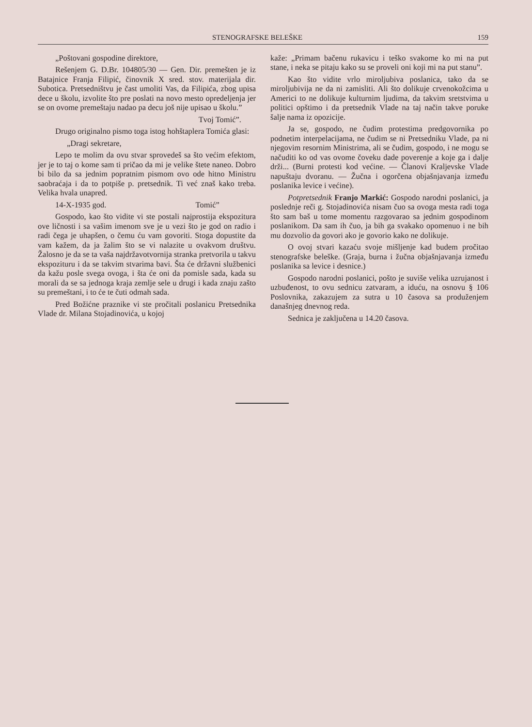STENOGRAFSKE BELEŠKE 159
„Poštovani gospodine direktore,
Rešenjem G. D.Br. 104805/30 — Gen. Dir. premešten je iz Batajnice Franja Filipić, činovnik X sred. stov. materijala dir. Subotica. Pretsedništvu je čast umoliti Vas, da Filipića, zbog upisa dece u školu, izvolite što pre poslati na novo mesto opredeljenja jer se on ovome premeštaju nadao pa decu još nije upisao u školu.”
Tvoj Tomić”.
Drugo originalno pismo toga istog hohštaplera Tomića glasi:
„Dragi sekretare,
Lepo te molim da ovu stvar sprovedeš sa što većim efektom, jer je to taj o kome sam ti pričao da mi je velike štete naneo. Dobro bi bilo da sa jednim popratnim pismom ovo ode hitno Ministru saobraćaja i da to potpiše p. pretsednik. Ti već znaš kako treba. Velika hvala unapred.
14-X-1935 god. Tomić”
Gospodo, kao što vidite vi ste postali najprostija ekspozitura ove ličnosti i sa vašim imenom sve je u vezi što je god on radio i radi čega je uhapšen, o čemu ću vam govoriti. Stoga dopustite da vam kažem, da ja žalim što se vi nalazite u ovakvom društvu. Žalosno je da se ta vaša najdržavotvornija stranka pretvorila u takvu ekspozituru i da se takvim stvarima bavi. Šta će državni službenici da kažu posle svega ovoga, i šta će oni da pomisle sada, kada su morali da se sa jednoga kraja zemlje sele u drugi i kada znaju zašto su premeštani, i to će te čuti odmah sada.
Pred Božićne praznike vi ste pročitali poslanicu Pretsednika Vlade dr. Milana Stojadinovića, u kojoj
kaže: „Primam bačenu rukavicu i teško svakome ko mi na put stane, i neka se pitaju kako su se proveli oni koji mi na put stanu”.
Kao što vidite vrlo miroljubiva poslanica, tako da se miroljubivija ne da ni zamisliti. Ali što dolikuje crvenokožcima u Americi to ne dolikuje kulturnim ljudima, da takvim sretstvima u politici opštimo i da pretsednik Vlade na taj način takve poruke šalje nama iz opozicije.
Ja se, gospodo, ne čudim protestima predgovornika po podnetim interpelacijama, ne čudim se ni Pretsedniku Vlade, pa ni njegovim resornim Ministrima, ali se čudim, gospodo, i ne mogu se načuditi ko od vas ovome čoveku dade poverenje a koje ga i dalje drži... (Burni protesti kod većine. — Članovi Kraljevske Vlade napuštaju dvoranu. — Žučna i ogorčena objašnjavanja između poslanika levice i većine).
Potpretsednik Franjo Markić: Gospodo narodni poslanici, ja poslednje reči g. Stojadinovića nisam čuo sa ovoga mesta radi toga što sam baš u tome momentu razgovarao sa jednim gospodinom poslanikom. Da sam ih čuo, ja bih ga svakako opomenuo i ne bih mu dozvolio da govori ako je govorio kako ne dolikuje.
O ovoj stvari kazaću svoje mišljenje kad budem pročitao stenografske beleške. (Graja, burna i žučna objašnjavanja između poslanika sa levice i desnice.)
Gospodo narodni poslanici, pošto je suviše velika uzrujanost i uzbuđenost, to ovu sednicu zatvaram, a iduću, na osnovu § 106 Poslovnika, zakazujem za sutra u 10 časova sa produženjem današnjeg dnevnog reda.
Sednica je zaključena u 14.20 časova.